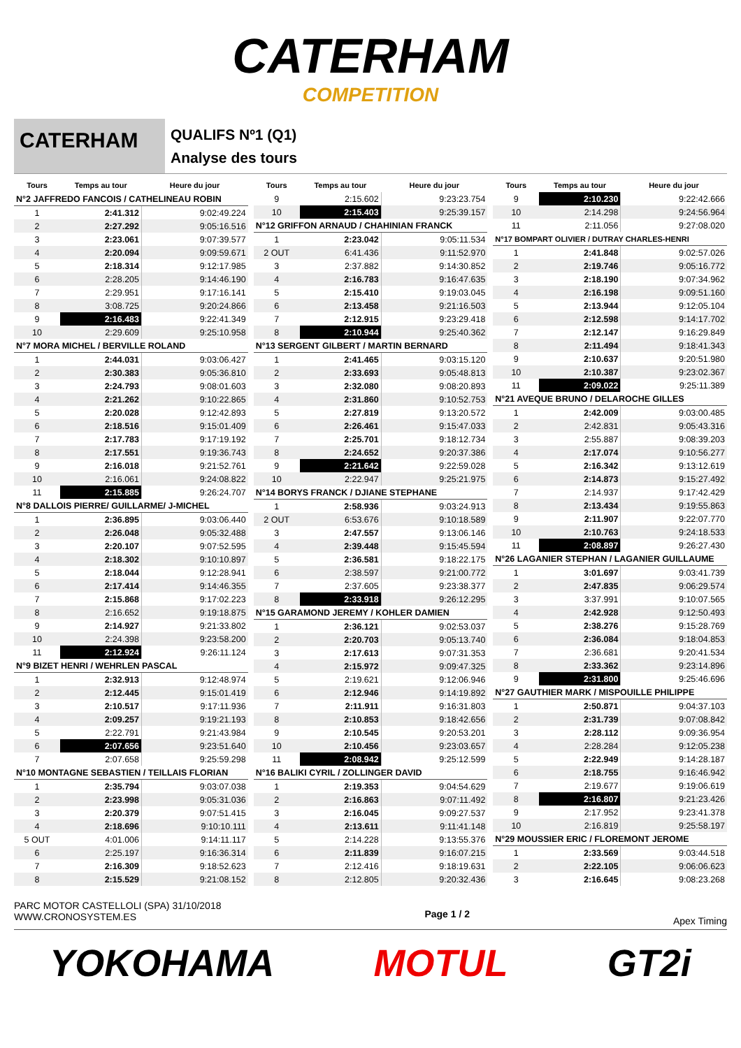CATERHAM
COMPETITION
CATERHAM
QUALIFS Nº1 (Q1)
Analyse des tours
| Tours | Temps au tour | Heure du jour |
| --- | --- | --- |
| N°2 JAFFREDO FANCOIS / CATHELINEAU ROBIN | | |
| 1 | 2:41.312 | 9:02:49.224 |
| 2 | 2:27.292 | 9:05:16.516 |
| 3 | 2:23.061 | 9:07:39.577 |
| 4 | 2:20.094 | 9:09:59.671 |
| 5 | 2:18.314 | 9:12:17.985 |
| 6 | 2:28.205 | 9:14:46.190 |
| 7 | 2:29.951 | 9:17:16.141 |
| 8 | 3:08.725 | 9:20:24.866 |
| 9 | 2:16.483 | 9:22:41.349 |
| 10 | 2:29.609 | 9:25:10.958 |
| N°7 MORA MICHEL / BERVILLE ROLAND | | |
| 1 | 2:44.031 | 9:03:06.427 |
| 2 | 2:30.383 | 9:05:36.810 |
| 3 | 2:24.793 | 9:08:01.603 |
| 4 | 2:21.262 | 9:10:22.865 |
| 5 | 2:20.028 | 9:12:42.893 |
| 6 | 2:18.516 | 9:15:01.409 |
| 7 | 2:17.783 | 9:17:19.192 |
| 8 | 2:17.551 | 9:19:36.743 |
| 9 | 2:16.018 | 9:21:52.761 |
| 10 | 2:16.061 | 9:24:08.822 |
| 11 | 2:15.885 | 9:26:24.707 |
| N°8 DALLOIS PIERRE/ GUILLARME/ J-MICHEL | | |
| 1 | 2:36.895 | 9:03:06.440 |
| 2 | 2:26.048 | 9:05:32.488 |
| 3 | 2:20.107 | 9:07:52.595 |
| 4 | 2:18.302 | 9:10:10.897 |
| 5 | 2:18.044 | 9:12:28.941 |
| 6 | 2:17.414 | 9:14:46.355 |
| 7 | 2:15.868 | 9:17:02.223 |
| 8 | 2:16.652 | 9:19:18.875 |
| 9 | 2:14.927 | 9:21:33.802 |
| 10 | 2:24.398 | 9:23:58.200 |
| 11 | 2:12.924 | 9:26:11.124 |
| N°9 BIZET HENRI / WEHRLEN PASCAL | | |
| 1 | 2:32.913 | 9:12:48.974 |
| 2 | 2:12.445 | 9:15:01.419 |
| 3 | 2:10.517 | 9:17:11.936 |
| 4 | 2:09.257 | 9:19:21.193 |
| 5 | 2:22.791 | 9:21:43.984 |
| 6 | 2:07.656 | 9:23:51.640 |
| 7 | 2:07.658 | 9:25:59.298 |
| N°10 MONTAGNE SEBASTIEN / TEILLAIS FLORIAN | | |
| 1 | 2:35.794 | 9:03:07.038 |
| 2 | 2:23.998 | 9:05:31.036 |
| 3 | 2:20.379 | 9:07:51.415 |
| 4 | 2:18.696 | 9:10:10.111 |
| 5 OUT | 4:01.006 | 9:14:11.117 |
| 6 | 2:25.197 | 9:16:36.314 |
| 7 | 2:16.309 | 9:18:52.623 |
| 8 | 2:15.529 | 9:21:08.152 |
| Tours | Temps au tour | Heure du jour |
| --- | --- | --- |
| 9 | 2:15.602 | 9:23:23.754 |
| 10 | 2:15.403 | 9:25:39.157 |
| N°12 GRIFFON ARNAUD / CHAHINIAN FRANCK | | |
| 1 | 2:23.042 | 9:05:11.534 |
| 2 OUT | 6:41.436 | 9:11:52.970 |
| 3 | 2:37.882 | 9:14:30.852 |
| 4 | 2:16.783 | 9:16:47.635 |
| 5 | 2:15.410 | 9:19:03.045 |
| 6 | 2:13.458 | 9:21:16.503 |
| 7 | 2:12.915 | 9:23:29.418 |
| 8 | 2:10.944 | 9:25:40.362 |
| N°13 SERGENT GILBERT / MARTIN BERNARD | | |
| 1 | 2:41.465 | 9:03:15.120 |
| 2 | 2:33.693 | 9:05:48.813 |
| 3 | 2:32.080 | 9:08:20.893 |
| 4 | 2:31.860 | 9:10:52.753 |
| 5 | 2:27.819 | 9:13:20.572 |
| 6 | 2:26.461 | 9:15:47.033 |
| 7 | 2:25.701 | 9:18:12.734 |
| 8 | 2:24.652 | 9:20:37.386 |
| 9 | 2:21.642 | 9:22:59.028 |
| 10 | 2:22.947 | 9:25:21.975 |
| N°14 BORYS FRANCK / DJIANE STEPHANE | | |
| 1 | 2:58.936 | 9:03:24.913 |
| 2 OUT | 6:53.676 | 9:10:18.589 |
| 3 | 2:47.557 | 9:13:06.146 |
| 4 | 2:39.448 | 9:15:45.594 |
| 5 | 2:36.581 | 9:18:22.175 |
| 6 | 2:38.597 | 9:21:00.772 |
| 7 | 2:37.605 | 9:23:38.377 |
| 8 | 2:33.918 | 9:26:12.295 |
| N°15 GARAMOND JEREMY / KOHLER DAMIEN | | |
| 1 | 2:36.121 | 9:02:53.037 |
| 2 | 2:20.703 | 9:05:13.740 |
| 3 | 2:17.613 | 9:07:31.353 |
| 4 | 2:15.972 | 9:09:47.325 |
| 5 | 2:19.621 | 9:12:06.946 |
| 6 | 2:12.946 | 9:14:19.892 |
| 7 | 2:11.911 | 9:16:31.803 |
| 8 | 2:10.853 | 9:18:42.656 |
| 9 | 2:10.545 | 9:20:53.201 |
| 10 | 2:10.456 | 9:23:03.657 |
| 11 | 2:08.942 | 9:25:12.599 |
| N°16 BALIKI CYRIL / ZOLLINGER DAVID | | |
| 1 | 2:19.353 | 9:04:54.629 |
| 2 | 2:16.863 | 9:07:11.492 |
| 3 | 2:16.045 | 9:09:27.537 |
| 4 | 2:13.611 | 9:11:41.148 |
| 5 | 2:14.228 | 9:13:55.376 |
| 6 | 2:11.839 | 9:16:07.215 |
| 7 | 2:12.416 | 9:18:19.631 |
| 8 | 2:12.805 | 9:20:32.436 |
| Tours | Temps au tour | Heure du jour |
| --- | --- | --- |
| 9 | 2:10.230 | 9:22:42.666 |
| 10 | 2:14.298 | 9:24:56.964 |
| 11 | 2:11.056 | 9:27:08.020 |
| N°17 BOMPART OLIVIER / DUTRAY CHARLES-HENRI | | |
| 1 | 2:41.848 | 9:02:57.026 |
| 2 | 2:19.746 | 9:05:16.772 |
| 3 | 2:18.190 | 9:07:34.962 |
| 4 | 2:16.198 | 9:09:51.160 |
| 5 | 2:13.944 | 9:12:05.104 |
| 6 | 2:12.598 | 9:14:17.702 |
| 7 | 2:12.147 | 9:16:29.849 |
| 8 | 2:11.494 | 9:18:41.343 |
| 9 | 2:10.637 | 9:20:51.980 |
| 10 | 2:10.387 | 9:23:02.367 |
| 11 | 2:09.022 | 9:25:11.389 |
| N°21 AVEQUE BRUNO / DELAROCHE GILLES | | |
| 1 | 2:42.009 | 9:03:00.485 |
| 2 | 2:42.831 | 9:05:43.316 |
| 3 | 2:55.887 | 9:08:39.203 |
| 4 | 2:17.074 | 9:10:56.277 |
| 5 | 2:16.342 | 9:13:12.619 |
| 6 | 2:14.873 | 9:15:27.492 |
| 7 | 2:14.937 | 9:17:42.429 |
| 8 | 2:13.434 | 9:19:55.863 |
| 9 | 2:11.907 | 9:22:07.770 |
| 10 | 2:10.763 | 9:24:18.533 |
| 11 | 2:08.897 | 9:26:27.430 |
| N°26 LAGANIER STEPHAN / LAGANIER GUILLAUME | | |
| 1 | 3:01.697 | 9:03:41.739 |
| 2 | 2:47.835 | 9:06:29.574 |
| 3 | 3:37.991 | 9:10:07.565 |
| 4 | 2:42.928 | 9:12:50.493 |
| 5 | 2:38.276 | 9:15:28.769 |
| 6 | 2:36.084 | 9:18:04.853 |
| 7 | 2:36.681 | 9:20:41.534 |
| 8 | 2:33.362 | 9:23:14.896 |
| 9 | 2:31.800 | 9:25:46.696 |
| N°27 GAUTHIER MARK / MISPOUILLE PHILIPPE | | |
| 1 | 2:50.871 | 9:04:37.103 |
| 2 | 2:31.739 | 9:07:08.842 |
| 3 | 2:28.112 | 9:09:36.954 |
| 4 | 2:28.284 | 9:12:05.238 |
| 5 | 2:22.949 | 9:14:28.187 |
| 6 | 2:18.755 | 9:16:46.942 |
| 7 | 2:19.677 | 9:19:06.619 |
| 8 | 2:16.807 | 9:21:23.426 |
| 9 | 2:17.952 | 9:23:41.378 |
| 10 | 2:16.819 | 9:25:58.197 |
| N°29 MOUSSIER ERIC / FLOREMONT JEROME | | |
| 1 | 2:33.569 | 9:03:44.518 |
| 2 | 2:22.105 | 9:06:06.623 |
| 3 | 2:16.645 | 9:08:23.268 |
PARC MOTOR CASTELLOLI (SPA) 31/10/2018
WWW.CRONOSYSTEM.ES
Page 1 / 2
Apex Timing
YOKOHAMA MOTUL GT2i